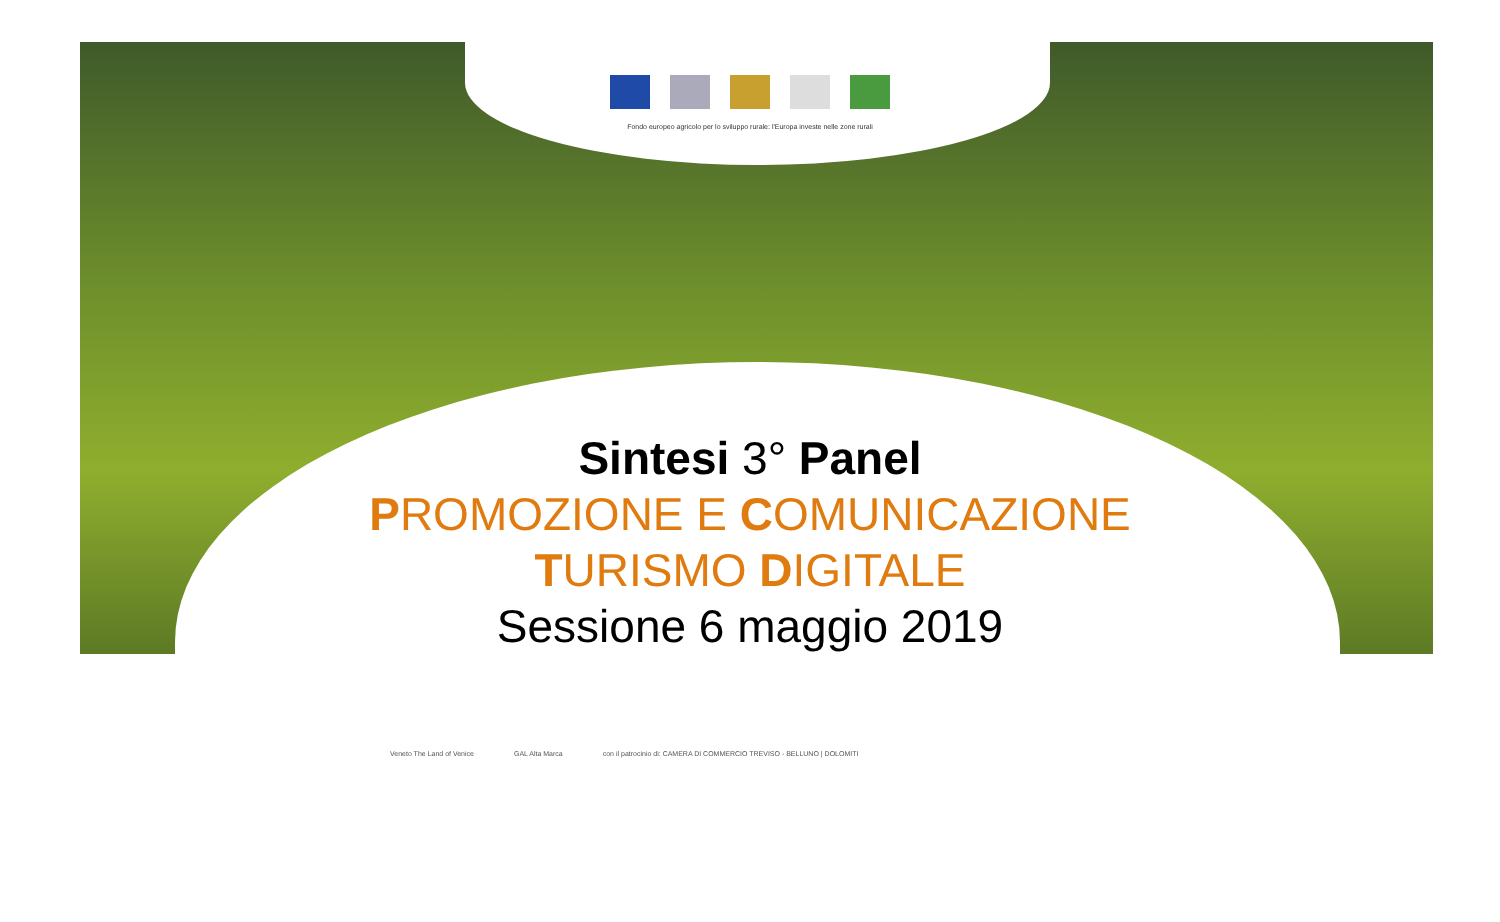Fondo europeo agricolo per lo sviluppo rurale: l'Europa investe nelle zone rurali
Sintesi 3° Panel
PROMOZIONE E COMUNICAZIONE
TURISMO DIGITALE
Sessione 6 maggio 2019
Veneto The Land of Venice GAL Alta Marca con il patrocinio di: CAMERA DI COMMERCIO TREVISO - BELLUNO | DOLOMITI